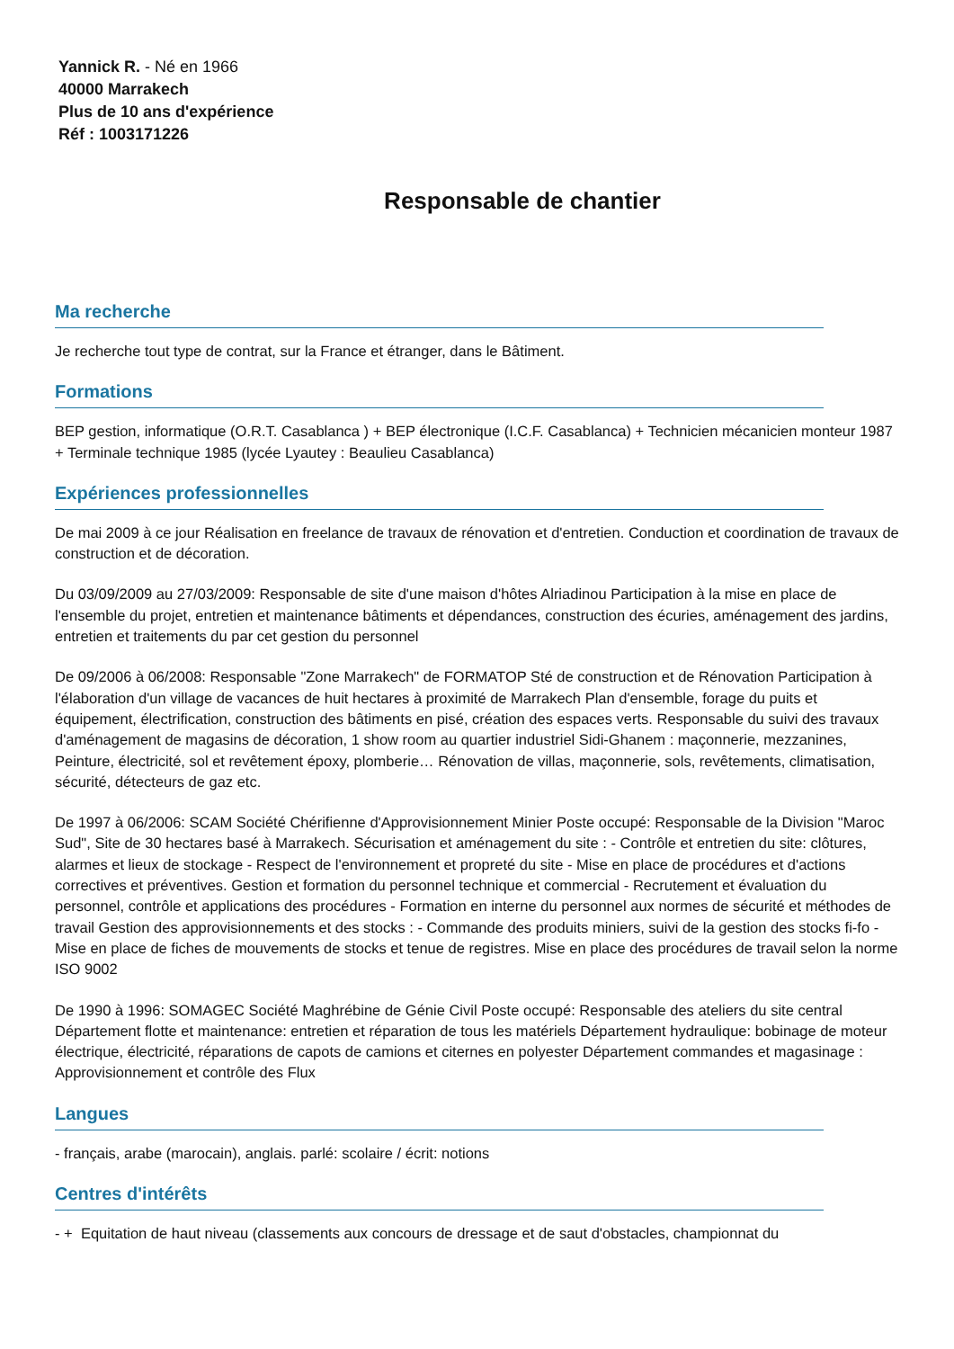Yannick R. - Né en 1966
40000 Marrakech
Plus de 10 ans d'expérience
Réf : 1003171226
Responsable de chantier
Ma recherche
Je recherche tout type de contrat, sur la France et étranger, dans le Bâtiment.
Formations
BEP gestion, informatique (O.R.T. Casablanca ) + BEP électronique (I.C.F. Casablanca) + Technicien mécanicien monteur 1987 + Terminale technique 1985 (lycée Lyautey : Beaulieu Casablanca)
Expériences professionnelles
De mai 2009 à ce jour Réalisation en freelance de travaux de rénovation et d'entretien. Conduction et coordination de travaux de construction et de décoration.
Du 03/09/2009 au 27/03/2009: Responsable de site d'une maison d'hôtes Alriadinou Participation à la mise en place de l'ensemble du projet, entretien et maintenance bâtiments et dépendances, construction des écuries, aménagement des jardins, entretien et traitements du par cet gestion du personnel
De 09/2006 à 06/2008: Responsable "Zone Marrakech" de FORMATOP Sté de construction et de Rénovation Participation à l'élaboration d'un village de vacances de huit hectares à proximité de Marrakech Plan d'ensemble, forage du puits et équipement, électrification, construction des bâtiments en pisé, création des espaces verts. Responsable du suivi des travaux d'aménagement de magasins de décoration, 1 show room au quartier industriel Sidi-Ghanem : maçonnerie, mezzanines, Peinture, électricité, sol et revêtement époxy, plomberie… Rénovation de villas, maçonnerie, sols, revêtements, climatisation, sécurité, détecteurs de gaz etc.
De 1997 à 06/2006: SCAM Société Chérifienne d'Approvisionnement Minier Poste occupé: Responsable de la Division "Maroc Sud", Site de 30 hectares basé à Marrakech. Sécurisation et aménagement du site : - Contrôle et entretien du site: clôtures, alarmes et lieux de stockage - Respect de l'environnement et propreté du site - Mise en place de procédures et d'actions correctives et préventives. Gestion et formation du personnel technique et commercial - Recrutement et évaluation du personnel, contrôle et applications des procédures - Formation en interne du personnel aux normes de sécurité et méthodes de travail Gestion des approvisionnements et des stocks : - Commande des produits miniers, suivi de la gestion des stocks fi-fo - Mise en place de fiches de mouvements de stocks et tenue de registres. Mise en place des procédures de travail selon la norme ISO 9002
De 1990 à 1996: SOMAGEC Société Maghrébine de Génie Civil Poste occupé: Responsable des ateliers du site central Département flotte et maintenance: entretien et réparation de tous les matériels Département hydraulique: bobinage de moteur électrique, électricité, réparations de capots de camions et citernes en polyester Département commandes et magasinage : Approvisionnement et contrôle des Flux
Langues
- français, arabe (marocain), anglais. parlé: scolaire / écrit: notions
Centres d'intérêts
- + Equitation de haut niveau (classements aux concours de dressage et de saut d'obstacles, championnat du